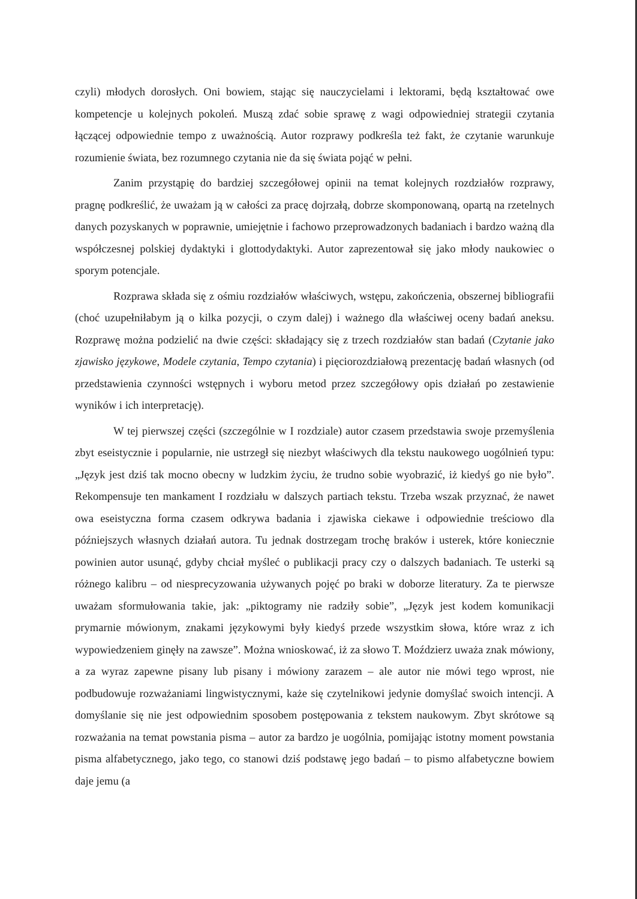czyli) młodych dorosłych. Oni bowiem, stając się nauczycielami i lektorami, będą kształtować owe kompetencje u kolejnych pokoleń. Muszą zdać sobie sprawę z wagi odpowiedniej strategii czytania łączącej odpowiednie tempo z uważnością. Autor rozprawy podkreśla też fakt, że czytanie warunkuje rozumienie świata, bez rozumnego czytania nie da się świata pojąć w pełni.
Zanim przystąpię do bardziej szczegółowej opinii na temat kolejnych rozdziałów rozprawy, pragnę podkreślić, że uważam ją w całości za pracę dojrzałą, dobrze skomponowaną, opartą na rzetelnych danych pozyskanych w poprawnie, umiejętnie i fachowo przeprowadzonych badaniach i bardzo ważną dla współczesnej polskiej dydaktyki i glottodydaktyki. Autor zaprezentował się jako młody naukowiec o sporym potencjale.
Rozprawa składa się z ośmiu rozdziałów właściwych, wstępu, zakończenia, obszernej bibliografii (choć uzupełniłabym ją o kilka pozycji, o czym dalej) i ważnego dla właściwej oceny badań aneksu. Rozprawę można podzielić na dwie części: składający się z trzech rozdziałów stan badań (Czytanie jako zjawisko językowe, Modele czytania, Tempo czytania) i pięciorozdziałową prezentację badań własnych (od przedstawienia czynności wstępnych i wyboru metod przez szczegółowy opis działań po zestawienie wyników i ich interpretację).
W tej pierwszej części (szczególnie w I rozdziale) autor czasem przedstawia swoje przemyślenia zbyt eseistycznie i popularnie, nie ustrzegł się niezbyt właściwych dla tekstu naukowego uogólnień typu: „Język jest dziś tak mocno obecny w ludzkim życiu, że trudno sobie wyobrazić, iż kiedyś go nie było”. Rekompensuje ten mankament I rozdziału w dalszych partiach tekstu. Trzeba wszak przyznać, że nawet owa eseistyczna forma czasem odkrywa badania i zjawiska ciekawe i odpowiednie treściowo dla późniejszych własnych działań autora. Tu jednak dostrzegam trochę braków i usterek, które koniecznie powinien autor usunąć, gdyby chciał myśleć o publikacji pracy czy o dalszych badaniach. Te usterki są różnego kalibru – od niesprecyzowania używanych pojęć po braki w doborze literatury. Za te pierwsze uważam sformułowania takie, jak: „piktogramy nie radziły sobie”, „Język jest kodem komunikacji prymarnie mówionym, znakami językowymi były kiedyś przede wszystkim słowa, które wraz z ich wypowiedzeniem ginęły na zawsze”. Można wnioskować, iż za słowo T. Moździerz uważa znak mówiony, a za wyraz zapewne pisany lub pisany i mówiony zarazem – ale autor nie mówi tego wprost, nie podbudowuje rozważaniami lingwistycznymi, każe się czytelnikowi jedynie domyślać swoich intencji. A domyślanie się nie jest odpowiednim sposobem postępowania z tekstem naukowym. Zbyt skrótowe są rozważania na temat powstania pisma – autor za bardzo je uogólnia, pomijając istotny moment powstania pisma alfabetycznego, jako tego, co stanowi dziś podstawę jego badań – to pismo alfabetyczne bowiem daje jemu (a